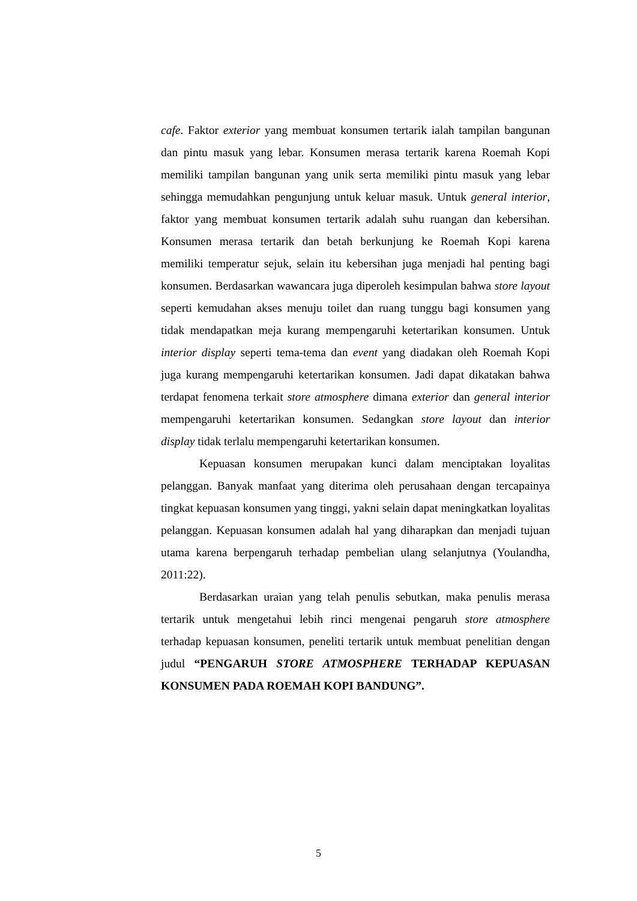cafe. Faktor exterior yang membuat konsumen tertarik ialah tampilan bangunan dan pintu masuk yang lebar. Konsumen merasa tertarik karena Roemah Kopi memiliki tampilan bangunan yang unik serta memiliki pintu masuk yang lebar sehingga memudahkan pengunjung untuk keluar masuk. Untuk general interior, faktor yang membuat konsumen tertarik adalah suhu ruangan dan kebersihan. Konsumen merasa tertarik dan betah berkunjung ke Roemah Kopi karena memiliki temperatur sejuk, selain itu kebersihan juga menjadi hal penting bagi konsumen. Berdasarkan wawancara juga diperoleh kesimpulan bahwa store layout seperti kemudahan akses menuju toilet dan ruang tunggu bagi konsumen yang tidak mendapatkan meja kurang mempengaruhi ketertarikan konsumen. Untuk interior display seperti tema-tema dan event yang diadakan oleh Roemah Kopi juga kurang mempengaruhi ketertarikan konsumen. Jadi dapat dikatakan bahwa terdapat fenomena terkait store atmosphere dimana exterior dan general interior mempengaruhi ketertarikan konsumen. Sedangkan store layout dan interior display tidak terlalu mempengaruhi ketertarikan konsumen.
Kepuasan konsumen merupakan kunci dalam menciptakan loyalitas pelanggan. Banyak manfaat yang diterima oleh perusahaan dengan tercapainya tingkat kepuasan konsumen yang tinggi, yakni selain dapat meningkatkan loyalitas pelanggan. Kepuasan konsumen adalah hal yang diharapkan dan menjadi tujuan utama karena berpengaruh terhadap pembelian ulang selanjutnya (Youlandha, 2011:22).
Berdasarkan uraian yang telah penulis sebutkan, maka penulis merasa tertarik untuk mengetahui lebih rinci mengenai pengaruh store atmosphere terhadap kepuasan konsumen, peneliti tertarik untuk membuat penelitian dengan judul “PENGARUH STORE ATMOSPHERE TERHADAP KEPUASAN KONSUMEN PADA ROEMAH KOPI BANDUNG”.
5